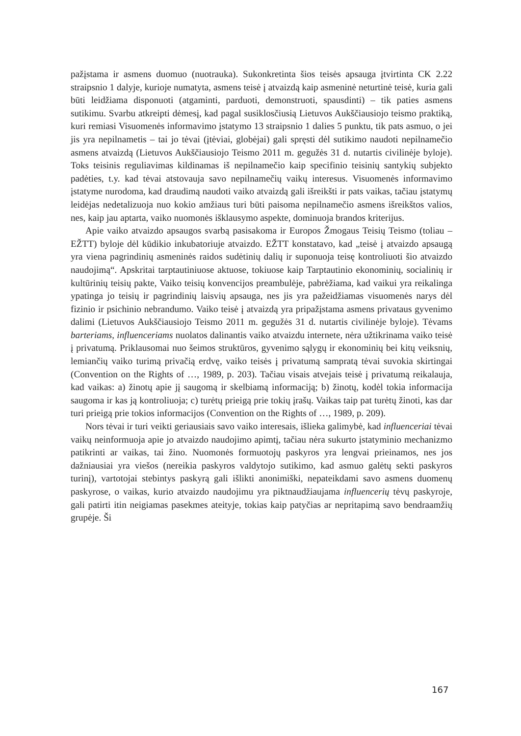pažįstama ir asmens duomuo (nuotrauka). Sukonkretinta šios teisės apsauga įtvirtinta CK 2.22 straipsnio 1 dalyje, kurioje numatyta, asmens teisė į atvaizdą kaip asmeninė neturtinė teisė, kuria gali būti leidžiama disponuoti (atgaminti, parduoti, demonstruoti, spausdinti) – tik paties asmens sutikimu. Svarbu atkreipti dėmesį, kad pagal susiklosčiusią Lietuvos Aukščiausiojo teismo praktiką, kuri remiasi Visuomenės informavimo įstatymo 13 straipsnio 1 dalies 5 punktu, tik pats asmuo, o jei jis yra nepilnametis – tai jo tėvai (įtėviai, globėjai) gali spręsti dėl sutikimo naudoti nepilnamečio asmens atvaizdą (Lietuvos Aukščiausiojo Teismo 2011 m. gegužės 31 d. nutartis civilinėje byloje). Toks teisinis reguliavimas kildinamas iš nepilnamečio kaip specifinio teisinių santykių subjekto padėties, t.y. kad tėvai atstovauja savo nepilnamečių vaikų interesus. Visuomenės informavimo įstatyme nurodoma, kad draudimą naudoti vaiko atvaizdą gali išreikšti ir pats vaikas, tačiau įstatymų leidėjas nedetalizuoja nuo kokio amžiaus turi būti paisoma nepilnamečio asmens išreikštos valios, nes, kaip jau aptarta, vaiko nuomonės išklausymo aspekte, dominuoja brandos kriterijus.
Apie vaiko atvaizdo apsaugos svarbą pasisakoma ir Europos Žmogaus Teisių Teismo (toliau – EŽTT) byloje dėl kūdikio inkubatoriuje atvaizdo. EŽTT konstatavo, kad „teisė į atvaizdo apsaugą yra viena pagrindinių asmeninės raidos sudėtinių dalių ir suponuoja teisę kontroliuoti šio atvaizdo naudojimą“. Apskritai tarptautiniuose aktuose, tokiuose kaip Tarptautinio ekonominių, socialinių ir kultūrinių teisių pakte, Vaiko teisių konvencijos preambulėje, pabrėžiama, kad vaikui yra reikalinga ypatinga jo teisių ir pagrindinių laisvių apsauga, nes jis yra pažeidžiamas visuomenės narys dėl fizinio ir psichinio nebrandumo. Vaiko teisė į atvaizdą yra pripažįstama asmens privataus gyvenimo dalimi (Lietuvos Aukščiausiojo Teismo 2011 m. gegužės 31 d. nutartis civilinėje byloje). Tėvams barteriams, influenceriams nuolatos dalinantis vaiko atvaizdu internete, nėra užtikrinama vaiko teisė į privatumą. Priklausomai nuo šeimos struktūros, gyvenimo sąlygų ir ekonominių bei kitų veiksnių, lemiančių vaiko turimą privačią erdvę, vaiko teisės į privatumą sampratą tėvai suvokia skirtingai (Convention on the Rights of …, 1989, p. 203). Tačiau visais atvejais teisė į privatumą reikalauja, kad vaikas: a) žinotų apie jį saugomą ir skelbiamą informaciją; b) žinotų, kodėl tokia informacija saugoma ir kas ją kontroliuoja; c) turėtų prieigą prie tokių įrašų. Vaikas taip pat turėtų žinoti, kas dar turi prieigą prie tokios informacijos (Convention on the Rights of …, 1989, p. 209).
Nors tėvai ir turi veikti geriausiais savo vaiko interesais, išlieka galimybė, kad influenceriai tėvai vaikų neinformuoja apie jo atvaizdo naudojimo apimtį, tačiau nėra sukurto įstatyminio mechanizmo patikrinti ar vaikas, tai žino. Nuomonės formuotojų paskyros yra lengvai prieinamos, nes jos dažniausiai yra viešos (nereikia paskyros valdytojo sutikimo, kad asmuo galėtų sekti paskyros turinį), vartotojai stebintys paskyrą gali išlikti anonimiški, nepateikdami savo asmens duomenų paskyrose, o vaikas, kurio atvaizdo naudojimu yra piktnaudžiaujama influencerių tėvų paskyroje, gali patirti itin neigiamas pasekmes ateityje, tokias kaip patyčias ar nepritapimą savo bendraamžių grupėje. Ši
167